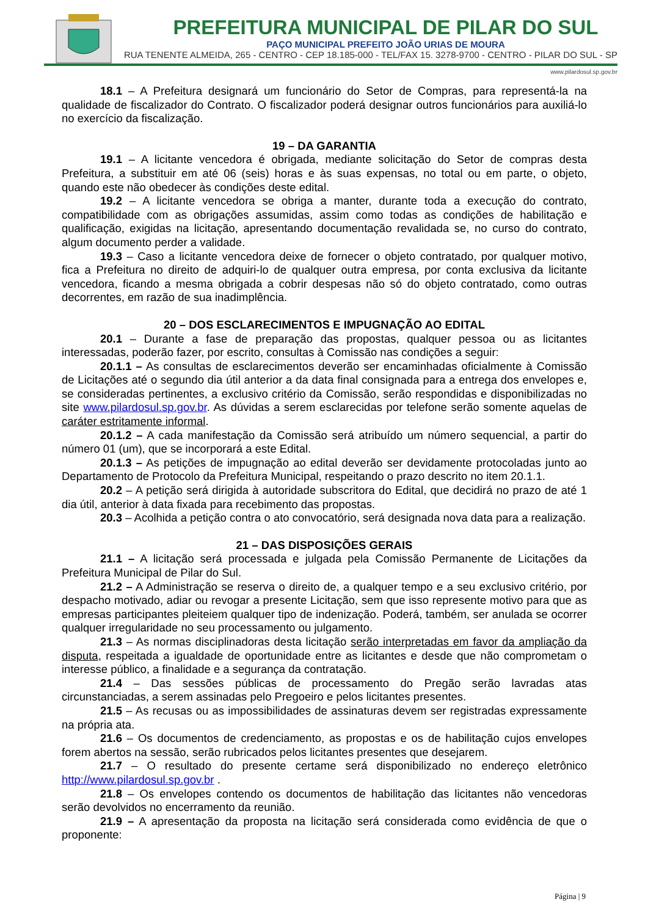PREFEITURA MUNICIPAL DE PILAR DO SUL
PAÇO MUNICIPAL PREFEITO JOÃO URIAS DE MOURA
RUA TENENTE ALMEIDA, 265 - CENTRO - CEP 18.185-000 - TEL/FAX 15. 3278-9700 - CENTRO - PILAR DO SUL - SP
www.pilardosul.sp.gov.br
18.1 – A Prefeitura designará um funcionário do Setor de Compras, para representá-la na qualidade de fiscalizador do Contrato. O fiscalizador poderá designar outros funcionários para auxiliá-lo no exercício da fiscalização.
19 – DA GARANTIA
19.1 – A licitante vencedora é obrigada, mediante solicitação do Setor de compras desta Prefeitura, a substituir em até 06 (seis) horas e às suas expensas, no total ou em parte, o objeto, quando este não obedecer às condições deste edital.
19.2 – A licitante vencedora se obriga a manter, durante toda a execução do contrato, compatibilidade com as obrigações assumidas, assim como todas as condições de habilitação e qualificação, exigidas na licitação, apresentando documentação revalidada se, no curso do contrato, algum documento perder a validade.
19.3 – Caso a licitante vencedora deixe de fornecer o objeto contratado, por qualquer motivo, fica a Prefeitura no direito de adquiri-lo de qualquer outra empresa, por conta exclusiva da licitante vencedora, ficando a mesma obrigada a cobrir despesas não só do objeto contratado, como outras decorrentes, em razão de sua inadimplência.
20 – DOS ESCLARECIMENTOS E IMPUGNAÇÃO AO EDITAL
20.1 – Durante a fase de preparação das propostas, qualquer pessoa ou as licitantes interessadas, poderão fazer, por escrito, consultas à Comissão nas condições a seguir:
20.1.1 – As consultas de esclarecimentos deverão ser encaminhadas oficialmente à Comissão de Licitações até o segundo dia útil anterior a da data final consignada para a entrega dos envelopes e, se consideradas pertinentes, a exclusivo critério da Comissão, serão respondidas e disponibilizadas no site www.pilardosul.sp.gov.br. As dúvidas a serem esclarecidas por telefone serão somente aquelas de caráter estritamente informal.
20.1.2 – A cada manifestação da Comissão será atribuído um número sequencial, a partir do número 01 (um), que se incorporará a este Edital.
20.1.3 – As petições de impugnação ao edital deverão ser devidamente protocoladas junto ao Departamento de Protocolo da Prefeitura Municipal, respeitando o prazo descrito no item 20.1.1.
20.2 – A petição será dirigida à autoridade subscritora do Edital, que decidirá no prazo de até 1 dia útil, anterior à data fixada para recebimento das propostas.
20.3 – Acolhida a petição contra o ato convocatório, será designada nova data para a realização.
21 – DAS DISPOSIÇÕES GERAIS
21.1 – A licitação será processada e julgada pela Comissão Permanente de Licitações da Prefeitura Municipal de Pilar do Sul.
21.2 – A Administração se reserva o direito de, a qualquer tempo e a seu exclusivo critério, por despacho motivado, adiar ou revogar a presente Licitação, sem que isso represente motivo para que as empresas participantes pleiteiem qualquer tipo de indenização. Poderá, também, ser anulada se ocorrer qualquer irregularidade no seu processamento ou julgamento.
21.3 – As normas disciplinadoras desta licitação serão interpretadas em favor da ampliação da disputa, respeitada a igualdade de oportunidade entre as licitantes e desde que não comprometam o interesse público, a finalidade e a segurança da contratação.
21.4 – Das sessões públicas de processamento do Pregão serão lavradas atas circunstanciadas, a serem assinadas pelo Pregoeiro e pelos licitantes presentes.
21.5 – As recusas ou as impossibilidades de assinaturas devem ser registradas expressamente na própria ata.
21.6 – Os documentos de credenciamento, as propostas e os de habilitação cujos envelopes forem abertos na sessão, serão rubricados pelos licitantes presentes que desejarem.
21.7 – O resultado do presente certame será disponibilizado no endereço eletrônico http://www.pilardosul.sp.gov.br .
21.8 – Os envelopes contendo os documentos de habilitação das licitantes não vencedoras serão devolvidos no encerramento da reunião.
21.9 – A apresentação da proposta na licitação será considerada como evidência de que o proponente:
Página | 9